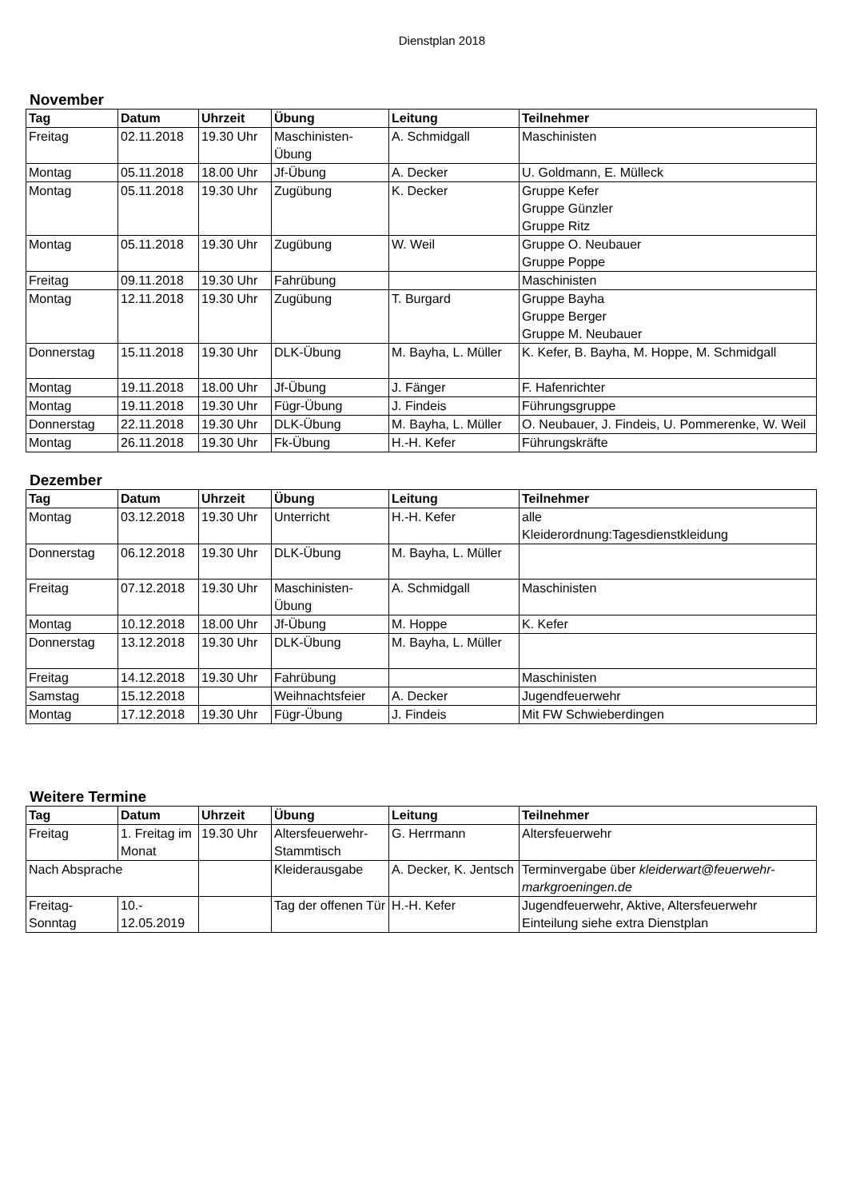Dienstplan 2018
November
| Tag | Datum | Uhrzeit | Übung | Leitung | Teilnehmer |
| --- | --- | --- | --- | --- | --- |
| Freitag | 02.11.2018 | 19.30 Uhr | Maschinisten- Übung | A. Schmidgall | Maschinisten |
| Montag | 05.11.2018 | 18.00 Uhr | Jf-Übung | A. Decker | U. Goldmann, E. Mülleck |
| Montag | 05.11.2018 | 19.30 Uhr | Zugübung | K. Decker | Gruppe Kefer Gruppe Günzler Gruppe Ritz |
| Montag | 05.11.2018 | 19.30 Uhr | Zugübung | W. Weil | Gruppe O. Neubauer Gruppe Poppe |
| Freitag | 09.11.2018 | 19.30 Uhr | Fahrübung | | Maschinisten |
| Montag | 12.11.2018 | 19.30 Uhr | Zugübung | T. Burgard | Gruppe Bayha Gruppe Berger Gruppe M. Neubauer |
| Donnerstag | 15.11.2018 | 19.30 Uhr | DLK-Übung | M. Bayha, L. Müller | K. Kefer, B. Bayha, M. Hoppe, M. Schmidgall |
| Montag | 19.11.2018 | 18.00 Uhr | Jf-Übung | J. Fänger | F. Hafenrichter |
| Montag | 19.11.2018 | 19.30 Uhr | Fügr-Übung | J. Findeis | Führungsgruppe |
| Donnerstag | 22.11.2018 | 19.30 Uhr | DLK-Übung | M. Bayha, L. Müller | O. Neubauer, J. Findeis, U. Pommerenke, W. Weil |
| Montag | 26.11.2018 | 19.30 Uhr | Fk-Übung | H.-H. Kefer | Führungskräfte |
Dezember
| Tag | Datum | Uhrzeit | Übung | Leitung | Teilnehmer |
| --- | --- | --- | --- | --- | --- |
| Montag | 03.12.2018 | 19.30 Uhr | Unterricht | H.-H. Kefer | alle Kleiderordnung:Tagesdienstkleidung |
| Donnerstag | 06.12.2018 | 19.30 Uhr | DLK-Übung | M. Bayha, L. Müller | |
| Freitag | 07.12.2018 | 19.30 Uhr | Maschinisten- Übung | A. Schmidgall | Maschinisten |
| Montag | 10.12.2018 | 18.00 Uhr | Jf-Übung | M. Hoppe | K. Kefer |
| Donnerstag | 13.12.2018 | 19.30 Uhr | DLK-Übung | M. Bayha, L. Müller | |
| Freitag | 14.12.2018 | 19.30 Uhr | Fahrübung | | Maschinisten |
| Samstag | 15.12.2018 | | Weihnachtsfeier | A. Decker | Jugendfeuerwehr |
| Montag | 17.12.2018 | 19.30 Uhr | Fügr-Übung | J. Findeis | Mit FW Schwieberdingen |
Weitere Termine
| Tag | Datum | Uhrzeit | Übung | Leitung | Teilnehmer |
| --- | --- | --- | --- | --- | --- |
| Freitag | 1. Freitag im Monat | 19.30 Uhr | Altersfeuerwehr- Stammtisch | G. Herrmann | Altersfeuerwehr |
| Nach Absprache | | | Kleiderausgabe | A. Decker, K. Jentsch | Terminvergabe über kleiderwart@feuerwehr-markgroeningen.de |
| Freitag- Sonntag | 10.- 12.05.2019 | | Tag der offenen Tür | H.-H. Kefer | Jugendfeuerwehr, Aktive, Altersfeuerwehr Einteilung siehe extra Dienstplan |